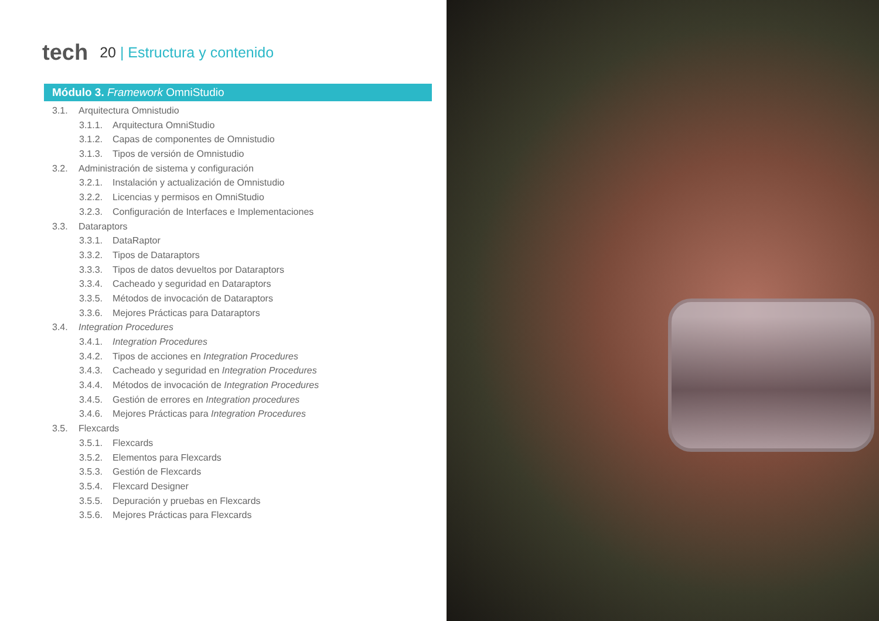tech
20 | Estructura y contenido
Módulo 3. Framework OmniStudio
3.1. Arquitectura Omnistudio
3.1.1. Arquitectura OmniStudio
3.1.2. Capas de componentes de Omnistudio
3.1.3. Tipos de versión de Omnistudio
3.2. Administración de sistema y configuración
3.2.1. Instalación y actualización de Omnistudio
3.2.2. Licencias y permisos en OmniStudio
3.2.3. Configuración de Interfaces e Implementaciones
3.3. Dataraptors
3.3.1. DataRaptor
3.3.2. Tipos de Dataraptors
3.3.3. Tipos de datos devueltos por Dataraptors
3.3.4. Cacheado y seguridad en Dataraptors
3.3.5. Métodos de invocación de Dataraptors
3.3.6. Mejores Prácticas para Dataraptors
3.4. Integration Procedures
3.4.1. Integration Procedures
3.4.2. Tipos de acciones en Integration Procedures
3.4.3. Cacheado y seguridad en Integration Procedures
3.4.4. Métodos de invocación de Integration Procedures
3.4.5. Gestión de errores en Integration procedures
3.4.6. Mejores Prácticas para Integration Procedures
3.5. Flexcards
3.5.1. Flexcards
3.5.2. Elementos para Flexcards
3.5.3. Gestión de Flexcards
3.5.4. Flexcard Designer
3.5.5. Depuración y pruebas en Flexcards
3.5.6. Mejores Prácticas para Flexcards